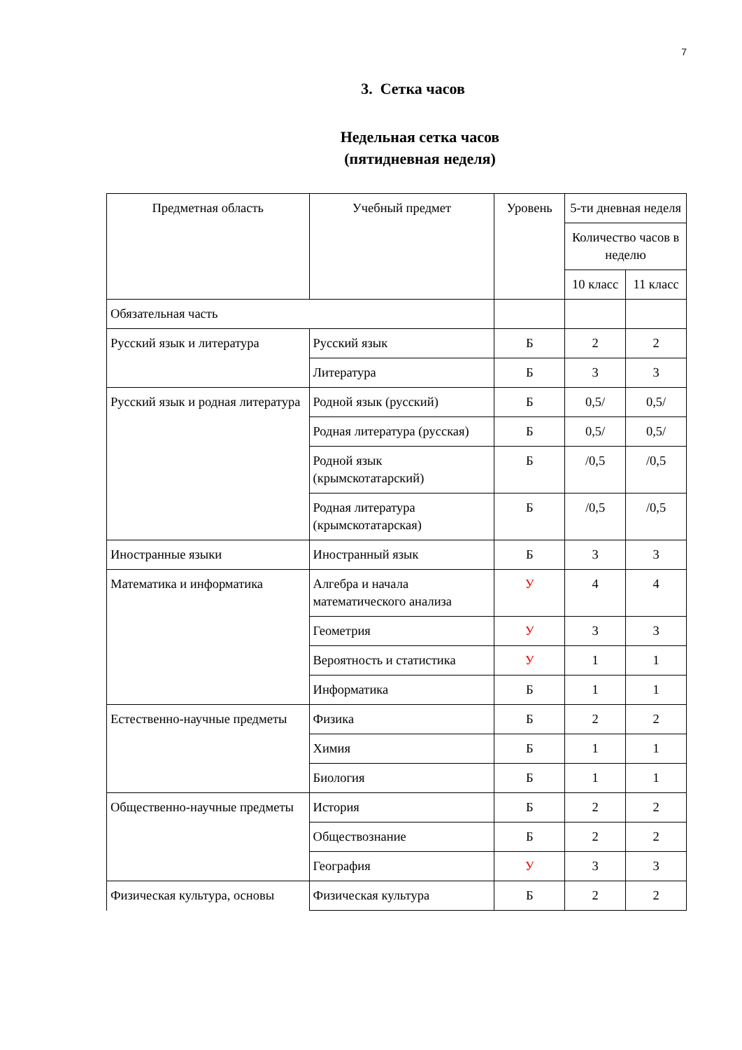7
3. Сетка часов
Недельная сетка часов
(пятидневная неделя)
| Предметная область | Учебный предмет | Уровень | 5-ти дневная неделя | |
| --- | --- | --- | --- | --- |
| | | | Количество часов в неделю | |
| | | | 10 класс | 11 класс |
| Обязательная часть | | | | |
| Русский язык и литература | Русский язык | Б | 2 | 2 |
| | Литература | Б | 3 | 3 |
| Русский язык и родная литература | Родной язык (русский) | Б | 0,5/ | 0,5/ |
| | Родная литература (русская) | Б | 0,5/ | 0,5/ |
| | Родной язык (крымскотатарский) | Б | /0,5 | /0,5 |
| | Родная литература (крымскотатарская) | Б | /0,5 | /0,5 |
| Иностранные языки | Иностранный язык | Б | 3 | 3 |
| Математика и информатика | Алгебра и начала математического анализа | У | 4 | 4 |
| | Геометрия | У | 3 | 3 |
| | Вероятность и статистика | У | 1 | 1 |
| | Информатика | Б | 1 | 1 |
| Естественно-научные предметы | Физика | Б | 2 | 2 |
| | Химия | Б | 1 | 1 |
| | Биология | Б | 1 | 1 |
| Общественно-научные предметы | История | Б | 2 | 2 |
| | Обществознание | Б | 2 | 2 |
| | География | У | 3 | 3 |
| Физическая культура, основы | Физическая культура | Б | 2 | 2 |